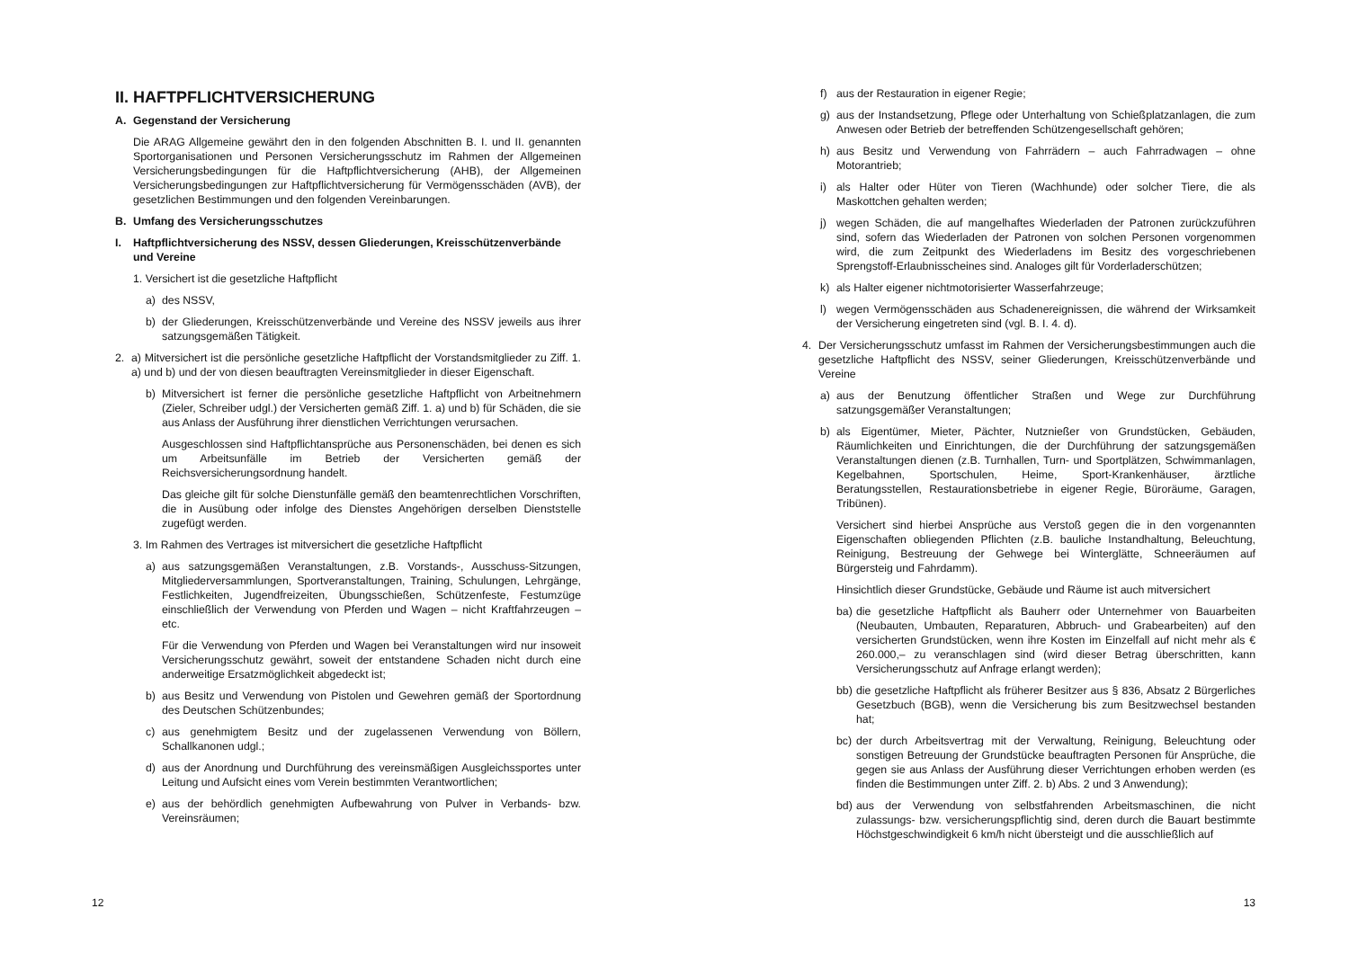II. HAFTPFLICHTVERSICHERUNG
A. Gegenstand der Versicherung
Die ARAG Allgemeine gewährt den in den folgenden Abschnitten B. I. und II. genannten Sportorganisationen und Personen Versicherungsschutz im Rahmen der Allgemeinen Versicherungsbedingungen für die Haftpflichtversicherung (AHB), der Allgemeinen Versicherungsbedingungen zur Haftpflichtversicherung für Vermögensschäden (AVB), der gesetzlichen Bestimmungen und den folgenden Vereinbarungen.
B. Umfang des Versicherungsschutzes
I. Haftpflichtversicherung des NSSV, dessen Gliederungen, Kreisschützenverbände und Vereine
1. Versichert ist die gesetzliche Haftpflicht
a) des NSSV,
b) der Gliederungen, Kreisschützenverbände und Vereine des NSSV jeweils aus ihrer satzungsgemäßen Tätigkeit.
2. a) Mitversichert ist die persönliche gesetzliche Haftpflicht der Vorstandsmitglieder zu Ziff. 1. a) und b) und der von diesen beauftragten Vereinsmitglieder in dieser Eigenschaft.
b) Mitversichert ist ferner die persönliche gesetzliche Haftpflicht von Arbeitnehmern (Zieler, Schreiber udgl.) der Versicherten gemäß Ziff. 1. a) und b) für Schäden, die sie aus Anlass der Ausführung ihrer dienstlichen Verrichtungen verursachen.
Ausgeschlossen sind Haftpflichtansprüche aus Personenschäden, bei denen es sich um Arbeitsunfälle im Betrieb der Versicherten gemäß der Reichsversicherungsordnung handelt.
Das gleiche gilt für solche Dienstunfälle gemäß den beamtenrechtlichen Vorschriften, die in Ausübung oder infolge des Dienstes Angehörigen derselben Dienststelle zugefügt werden.
3. Im Rahmen des Vertrages ist mitversichert die gesetzliche Haftpflicht
a) aus satzungsgemäßen Veranstaltungen, z.B. Vorstands-, Ausschuss-Sitzungen, Mitgliederversammlungen, Sportveranstaltungen, Training, Schulungen, Lehrgänge, Festlichkeiten, Jugendfreizeiten, Übungsschießen, Schützenfeste, Festumzüge einschließlich der Verwendung von Pferden und Wagen – nicht Kraftfahrzeugen – etc.
Für die Verwendung von Pferden und Wagen bei Veranstaltungen wird nur insoweit Versicherungsschutz gewährt, soweit der entstandene Schaden nicht durch eine anderweitige Ersatzmöglichkeit abgedeckt ist;
b) aus Besitz und Verwendung von Pistolen und Gewehren gemäß der Sportordnung des Deutschen Schützenbundes;
c) aus genehmigtem Besitz und der zugelassenen Verwendung von Böllern, Schallkanonen udgl.;
d) aus der Anordnung und Durchführung des vereinsmäßigen Ausgleichssportes unter Leitung und Aufsicht eines vom Verein bestimmten Verantwortlichen;
e) aus der behördlich genehmigten Aufbewahrung von Pulver in Verbands- bzw. Vereinsräumen;
12
f) aus der Restauration in eigener Regie;
g) aus der Instandsetzung, Pflege oder Unterhaltung von Schießplatzanlagen, die zum Anwesen oder Betrieb der betreffenden Schützengesellschaft gehören;
h) aus Besitz und Verwendung von Fahrrädern – auch Fahrradwagen – ohne Motorantrieb;
i) als Halter oder Hüter von Tieren (Wachhunde) oder solcher Tiere, die als Maskottchen gehalten werden;
j) wegen Schäden, die auf mangelhaftes Wiederladen der Patronen zurückzuführen sind, sofern das Wiederladen der Patronen von solchen Personen vorgenommen wird, die zum Zeitpunkt des Wiederladens im Besitz des vorgeschriebenen Sprengstoff-Erlaubnisscheines sind. Analoges gilt für Vorderladerschützen;
k) als Halter eigener nichtmotorisierter Wasserfahrzeuge;
l) wegen Vermögensschäden aus Schadenereignissen, die während der Wirksamkeit der Versicherung eingetreten sind (vgl. B. I. 4. d).
4. Der Versicherungsschutz umfasst im Rahmen der Versicherungsbestimmungen auch die gesetzliche Haftpflicht des NSSV, seiner Gliederungen, Kreisschützenverbände und Vereine
a) aus der Benutzung öffentlicher Straßen und Wege zur Durchführung satzungsgemäßer Veranstaltungen;
b) als Eigentümer, Mieter, Pächter, Nutznießer von Grundstücken, Gebäuden, Räumlichkeiten und Einrichtungen, die der Durchführung der satzungsgemäßen Veranstaltungen dienen (z.B. Turnhallen, Turn- und Sportplätzen, Schwimmanlagen, Kegelbahnen, Sportschulen, Heime, Sport-Krankenhäuser, ärztliche Beratungsstellen, Restaurationsbetriebe in eigener Regie, Büroräume, Garagen, Tribünen).
Versichert sind hierbei Ansprüche aus Verstoß gegen die in den vorgenannten Eigenschaften obliegenden Pflichten (z.B. bauliche Instandhaltung, Beleuchtung, Reinigung, Bestreuung der Gehwege bei Winterglätte, Schneeräumen auf Bürgersteig und Fahrdamm).
Hinsichtlich dieser Grundstücke, Gebäude und Räume ist auch mitversichert
ba)
die gesetzliche Haftpflicht als Bauherr oder Unternehmer von Bauarbeiten (Neubauten, Umbauten, Reparaturen, Abbruch- und Grabearbeiten) auf den versicherten Grundstücken, wenn ihre Kosten im Einzelfall auf nicht mehr als € 260.000,– zu veranschlagen sind (wird dieser Betrag überschritten, kann Versicherungsschutz auf Anfrage erlangt werden);
bb)
die gesetzliche Haftpflicht als früherer Besitzer aus § 836, Absatz 2 Bürgerliches Gesetzbuch (BGB), wenn die Versicherung bis zum Besitzwechsel bestanden hat;
bc)
der durch Arbeitsvertrag mit der Verwaltung, Reinigung, Beleuchtung oder sonstigen Betreuung der Grundstücke beauftragten Personen für Ansprüche, die gegen sie aus Anlass der Ausführung dieser Verrichtungen erhoben werden (es finden die Bestimmungen unter Ziff. 2. b) Abs. 2 und 3 Anwendung);
bd)
aus der Verwendung von selbstfahrenden Arbeitsmaschinen, die nicht zulassungs- bzw. versicherungspflichtig sind, deren durch die Bauart bestimmte Höchstgeschwindigkeit 6 km/h nicht übersteigt und die ausschließlich auf
13